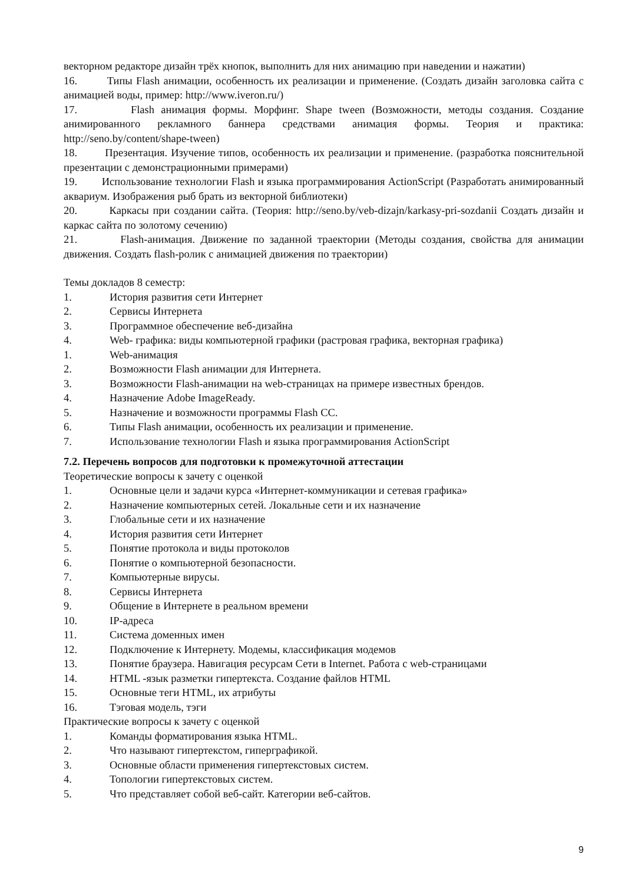векторном редакторе дизайн трёх кнопок, выполнить для них анимацию при наведении и нажатии)
16. Типы Flash анимации, особенность их реализации и применение. (Создать дизайн заголовка сайта с анимацией воды, пример: http://www.iveron.ru/)
17. Flash анимация формы. Морфинг. Shape tween (Возможности, методы создания. Создание анимированного рекламного баннера средствами анимация формы. Теория и практика: http://seno.by/content/shape-tween)
18. Презентация. Изучение типов, особенность их реализации и применение. (разработка пояснительной презентации с демонстрационными примерами)
19. Использование технологии Flash и языка программирования ActionScript (Разработать анимированный аквариум. Изображения рыб брать из векторной библиотеки)
20. Каркасы при создании сайта. (Теория: http://seno.by/veb-dizajn/karkasy-pri-sozdanii Создать дизайн и каркас сайта по золотому сечению)
21. Flash-анимация. Движение по заданной траектории (Методы создания, свойства для анимации движения. Создать flash-ролик с анимацией движения по траектории)
Темы докладов 8 семестр:
1. История развития сети Интернет
2. Сервисы Интернета
3. Программное обеспечение веб-дизайна
4. Web- графика: виды компьютерной графики (растровая графика, векторная графика)
1. Web-анимация
2. Возможности Flash анимации для Интернета.
3. Возможности Flash-анимации на web-страницах на примере известных брендов.
4. Назначение Adobe ImageReady.
5. Назначение и возможности программы Flash CC.
6. Типы Flash анимации, особенность их реализации и применение.
7. Использование технологии Flash и языка программирования ActionScript
7.2. Перечень вопросов для подготовки к промежуточной аттестации
Теоретические вопросы к зачету с оценкой
1. Основные цели и задачи курса «Интернет-коммуникации и сетевая графика»
2. Назначение компьютерных сетей. Локальные сети и их назначение
3. Глобальные сети и их назначение
4. История развития сети Интернет
5. Понятие протокола и виды протоколов
6. Понятие о компьютерной безопасности.
7. Компьютерные вирусы.
8. Сервисы Интернета
9. Общение в Интернете в реальном времени
10. IP-адреса
11. Система доменных имен
12. Подключение к Интернету. Модемы, классификация модемов
13. Понятие браузера. Навигация ресурсам Сети в Internet. Работа с web-страницами
14. HTML -язык разметки гипертекста. Создание файлов HTML
15. Основные теги HTML, их атрибуты
16. Тэговая модель, тэги
Практические вопросы к зачету с оценкой
1. Команды форматирования языка HTML.
2. Что называют гипертекстом, гиперграфикой.
3. Основные области применения гипертекстовых систем.
4. Топологии гипертекстовых систем.
5. Что представляет собой веб-сайт. Категории веб-сайтов.
9